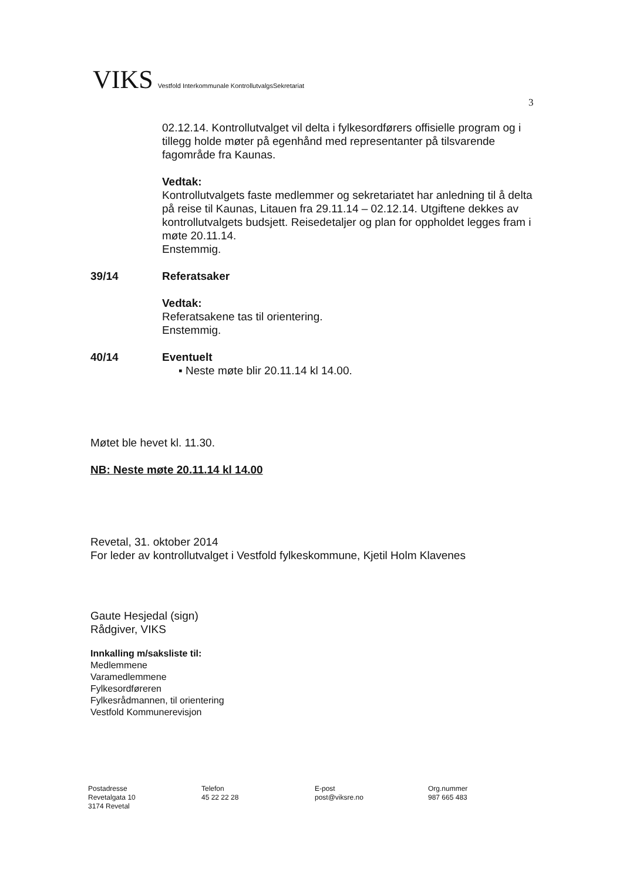VIKS Vestfold Interkommunale KontrollutvalgsSekretariat
3
02.12.14. Kontrollutvalget vil delta i fylkesordførers offisielle program og i tillegg holde møter på egenhånd med representanter på tilsvarende fagområde fra Kaunas.
Vedtak:
Kontrollutvalgets faste medlemmer og sekretariatet har anledning til å delta på reise til Kaunas, Litauen fra 29.11.14 – 02.12.14. Utgiftene dekkes av kontrollutvalgets budsjett. Reisedetaljer og plan for oppholdet legges fram i møte 20.11.14.
Enstemmig.
39/14 Referatsaker
Vedtak:
Referatsakene tas til orientering.
Enstemmig.
40/14 Eventuelt
▪ Neste møte blir 20.11.14 kl 14.00.
Møtet ble hevet kl. 11.30.
NB: Neste møte 20.11.14 kl 14.00
Revetal, 31. oktober 2014
For leder av kontrollutvalget i Vestfold fylkeskommune, Kjetil Holm Klavenes
Gaute Hesjedal (sign)
Rådgiver, VIKS
Innkalling m/saksliste til:
Medlemmene
Varamedlemmene
Fylkesordføreren
Fylkesrådmannen, til orientering
Vestfold Kommunerevisjon
Postadresse
Revetalgata 10
3174 Revetal
Telefon
45 22 22 28
E-post
post@viksre.no
Org.nummer
987 665 483